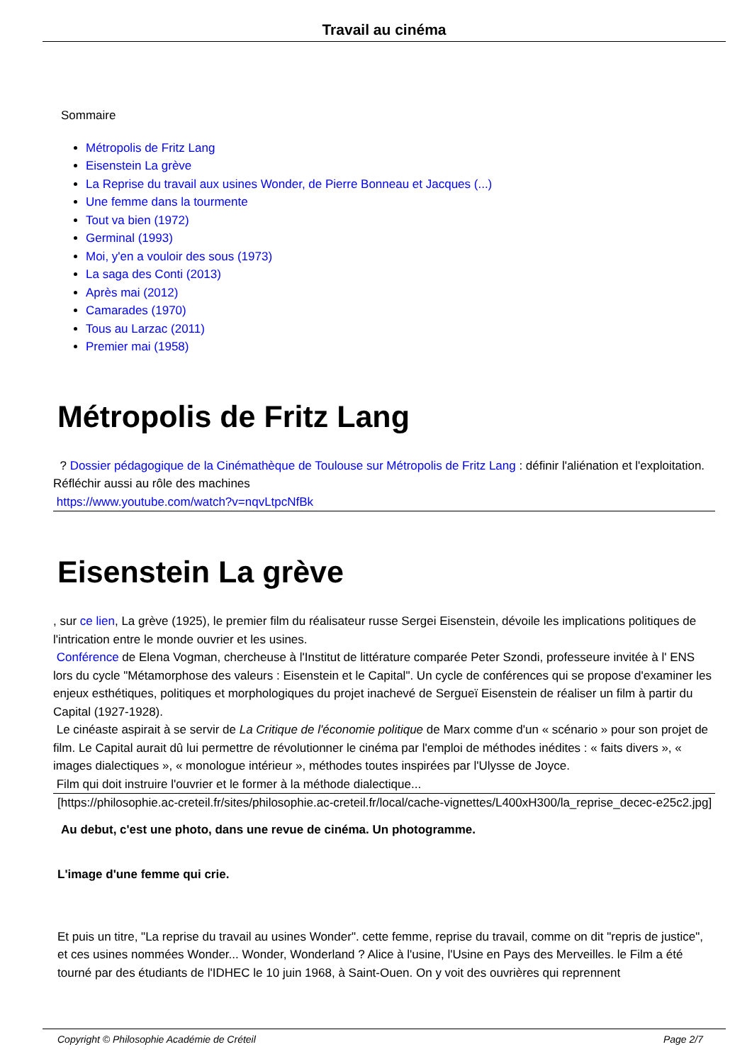Travail au cinéma
Sommaire
Métropolis de Fritz Lang
Eisenstein La grève
La Reprise du travail aux usines Wonder, de Pierre Bonneau et Jacques (...)
Une femme dans la tourmente
Tout va bien (1972)
Germinal (1993)
Moi, y'en a vouloir des sous (1973)
La saga des Conti (2013)
Après mai (2012)
Camarades (1970)
Tous au Larzac (2011)
Premier mai (1958)
Métropolis de Fritz Lang
? Dossier pédagogique de la Cinémathèque de Toulouse sur Métropolis de Fritz Lang : définir l'aliénation et l'exploitation. Réfléchir aussi au rôle des machines
https://www.youtube.com/watch?v=nqvLtpcNfBk
Eisenstein La grève
, sur ce lien, La grève (1925), le premier film du réalisateur russe Sergei Eisenstein, dévoile les implications politiques de l'intrication entre le monde ouvrier et les usines.
Conférence de Elena Vogman, chercheuse à l'Institut de littérature comparée Peter Szondi, professeure invitée à l' ENS lors du cycle "Métamorphose des valeurs : Eisenstein et le Capital". Un cycle de conférences qui se propose d'examiner les enjeux esthétiques, politiques et morphologiques du projet inachevé de Sergueï Eisenstein de réaliser un film à partir du Capital (1927-1928).
Le cinéaste aspirait à se servir de La Critique de l'économie politique de Marx comme d'un « scénario » pour son projet de film. Le Capital aurait dû lui permettre de révolutionner le cinéma par l'emploi de méthodes inédites : « faits divers », « images dialectiques », « monologue intérieur », méthodes toutes inspirées par l'Ulysse de Joyce.
Film qui doit instruire l'ouvrier et le former à la méthode dialectique...
[https://philosophie.ac-creteil.fr/sites/philosophie.ac-creteil.fr/local/cache-vignettes/L400xH300/la_reprise_decec-e25c2.jpg]
Au debut, c'est une photo, dans une revue de cinéma. Un photogramme.
L'image d'une femme qui crie.
Et puis un titre, "La reprise du travail au usines Wonder". cette femme, reprise du travail, comme on dit "repris de justice", et ces usines nommées Wonder... Wonder, Wonderland ? Alice à l'usine, l'Usine en Pays des Merveilles. le Film a été tourné par des étudiants de l'IDHEC le 10 juin 1968, à Saint-Ouen. On y voit des ouvrières qui reprennent
Copyright © Philosophie Académie de Créteil Page 2/7